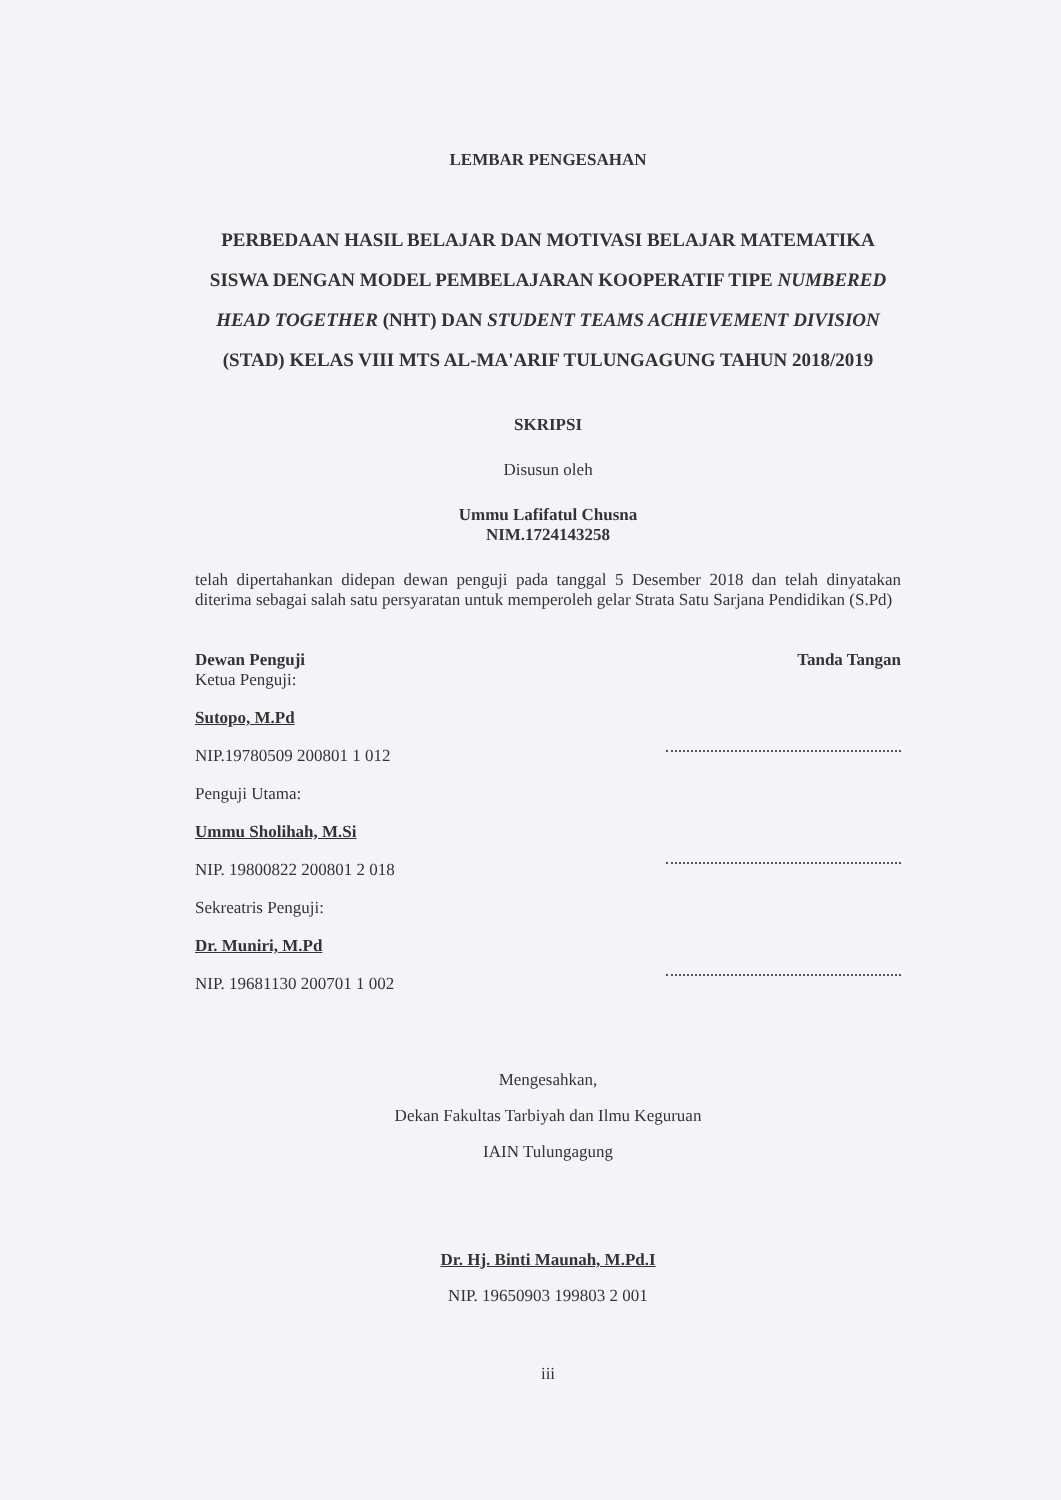LEMBAR PENGESAHAN
PERBEDAAN HASIL BELAJAR DAN MOTIVASI BELAJAR MATEMATIKA SISWA DENGAN MODEL PEMBELAJARAN KOOPERATIF TIPE NUMBERED HEAD TOGETHER (NHT) DAN STUDENT TEAMS ACHIEVEMENT DIVISION (STAD) KELAS VIII MTS AL-MA'ARIF TULUNGAGUNG TAHUN 2018/2019
SKRIPSI
Disusun oleh
Ummu Lafifatul Chusna
NIM.1724143258
telah dipertahankan didepan dewan penguji pada tanggal 5 Desember 2018 dan telah dinyatakan diterima sebagai salah satu persyaratan untuk memperoleh gelar Strata Satu Sarjana Pendidikan (S.Pd)
Dewan Penguji
Ketua Penguji:
Sutopo, M.Pd
NIP.19780509 200801 1 012
Penguji Utama:
Ummu Sholihah, M.Si
NIP. 19800822 200801 2 018
Sekreatris Penguji:
Dr. Muniri, M.Pd
NIP. 19681130 200701 1 002
Tanda Tangan
Mengesahkan,
Dekan Fakultas Tarbiyah dan Ilmu Keguruan
IAIN Tulungagung
Dr. Hj. Binti Maunah, M.Pd.I
NIP. 19650903 199803 2 001
iii